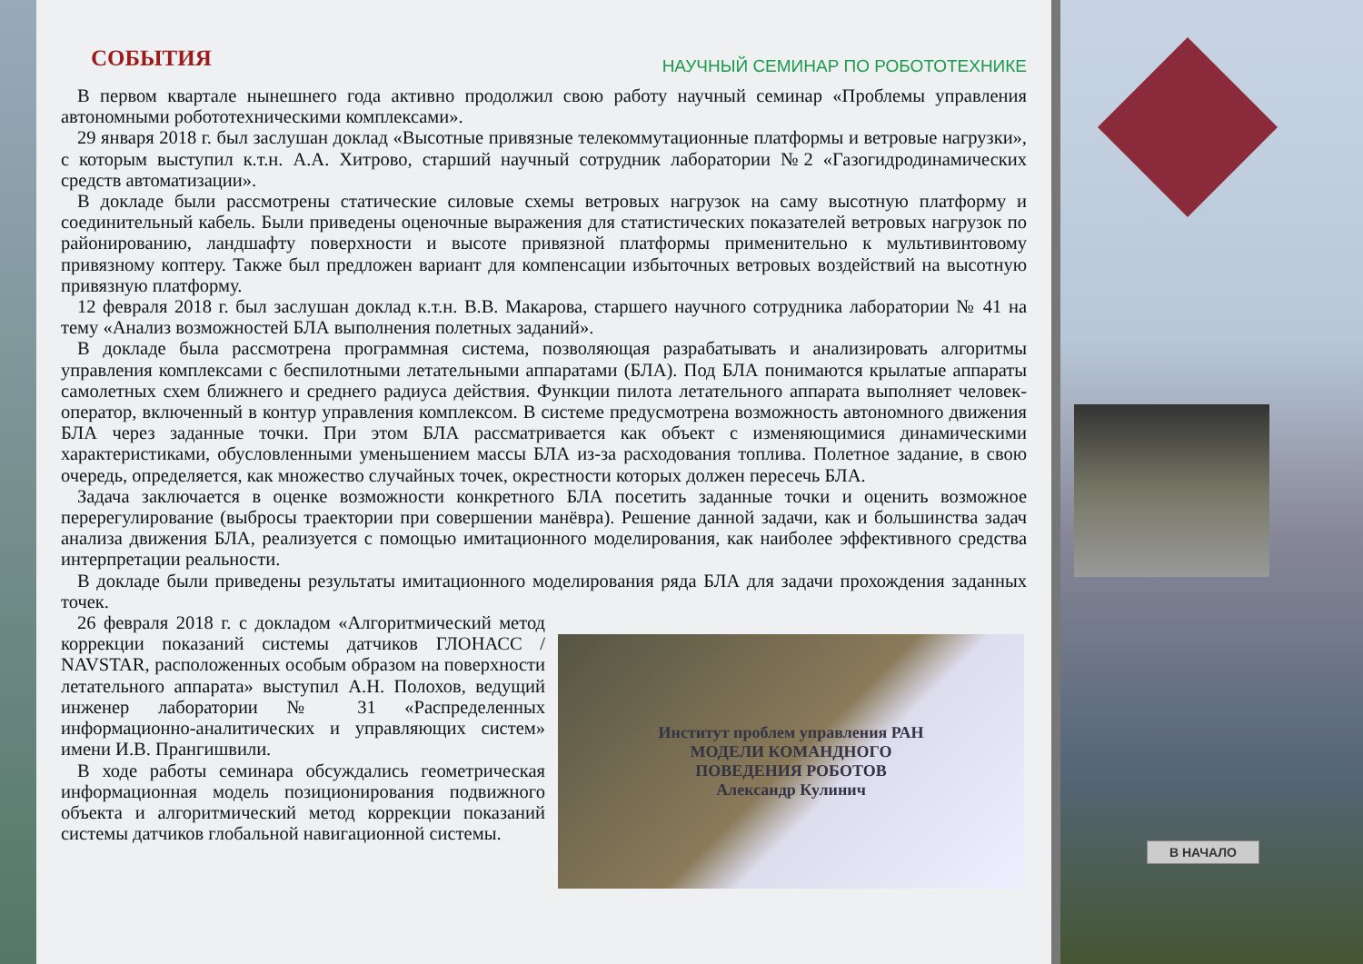СОБЫТИЯ
НАУЧНЫЙ СЕМИНАР ПО РОБОТОТЕХНИКЕ
В первом квартале нынешнего года активно продолжил свою работу научный семинар «Проблемы управления автономными робототехническими комплексами».
29 января 2018 г. был заслушан доклад «Высотные привязные телекоммутационные платформы и ветровые нагрузки», с которым выступил к.т.н. А.А. Хитрово, старший научный сотрудник лаборатории №2 «Газогидродинамических средств автоматизации».
В докладе были рассмотрены статические силовые схемы ветровых нагрузок на саму высотную платформу и соединительный кабель. Были приведены оценочные выражения для статистических показателей ветровых нагрузок по районированию, ландшафту поверхности и высоте привязной платформы применительно к мультивинтовому привязному коптеру. Также был предложен вариант для компенсации избыточных ветровых воздействий на высотную привязную платформу.
12 февраля 2018 г. был заслушан доклад к.т.н. В.В. Макарова, старшего научного сотрудника лаборатории № 41 на тему «Анализ возможностей БЛА выполнения полетных заданий».
В докладе была рассмотрена программная система, позволяющая разрабатывать и анализировать алгоритмы управления комплексами с беспилотными летательными аппаратами (БЛА). Под БЛА понимаются крылатые аппараты самолетных схем ближнего и среднего радиуса действия. Функции пилота летательного аппарата выполняет человек-оператор, включенный в контур управления комплексом. В системе предусмотрена возможность автономного движения БЛА через заданные точки. При этом БЛА рассматривается как объект с изменяющимися динамическими характеристиками, обусловленными уменьшением массы БЛА из-за расходования топлива. Полетное задание, в свою очередь, определяется, как множество случайных точек, окрестности которых должен пересечь БЛА.
Задача заключается в оценке возможности конкретного БЛА посетить заданные точки и оценить возможное перерегулирование (выбросы траектории при совершении манёвра). Решение данной задачи, как и большинства задач анализа движения БЛА, реализуется с помощью имитационного моделирования, как наиболее эффективного средства интерпретации реальности.
В докладе были приведены результаты имитационного моделирования ряда БЛА для задачи прохождения заданных точек.
26 февраля 2018 г. с докладом «Алгоритмический метод коррекции показаний системы датчиков ГЛОНАСС / NAVSTAR, расположенных особым образом на поверхности летательного аппарата» выступил А.Н. Полохов, ведущий инженер лаборатории № 31 «Распределенных информационно-аналитических и управляющих систем» имени И.В. Прангишвили.
В ходе работы семинара обсуждались геометрическая информационная модель позиционирования подвижного объекта и алгоритмический метод коррекции показаний системы датчиков глобальной навигационной системы.
Институт проблем управления РАН
МОДЕЛИ КОМАНДНОГО
ПОВЕДЕНИЯ РОБОТОВ
Александр Кулинич
В НАЧАЛО